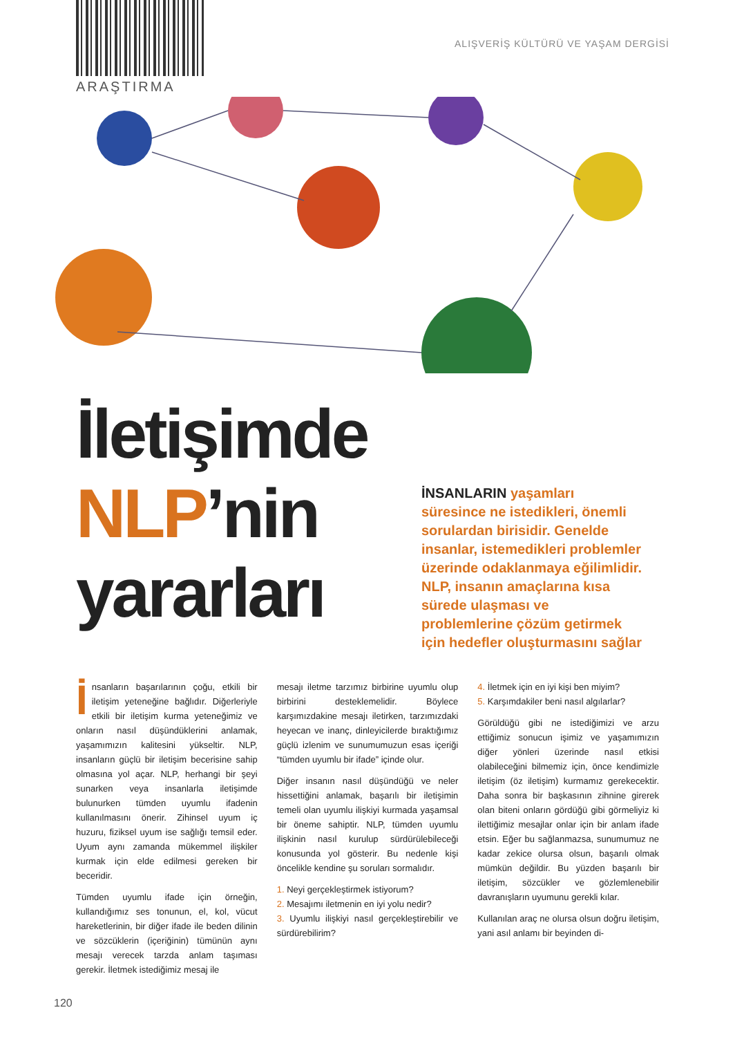ARAŞTIRMA
ALIŞVERİŞ KÜLTÜRÜ VE YAŞAM DERGİSİ
İletişimde
NLP’nin
yararları
İNSANLARIN yaşamları süresince ne istedikleri, önemli sorulardan birisidir. Genelde insanlar, istemedikleri problemler üzerinde odaklanmaya eğilimlidir. NLP, insanın amaçlarına kısa sürede ulaşması ve problemlerine çözüm getirmek için hedefler oluşturmasını sağlar
İnsanların başarılarının çoğu, etkili bir iletişim yeteneğine bağlıdır. Diğerleriyle etkili bir iletişim kurma yeteneğimiz ve onların nasıl düşündüklerini anlamak, yaşamımızın kalitesini yükseltir. NLP, insanların güçlü bir iletişim becerisine sahip olmasına yol açar. NLP, herhangi bir şeyi sunarken veya insanlarla iletişimde bulunurken tümden uyumlu ifadenin kullanılmasını önerir. Zihinsel uyum iç huzuru, fiziksel uyum ise sağlığı temsil eder. Uyum aynı zamanda mükemmel ilişkiler kurmak için elde edilmesi gereken bir beceridir.
Tümden uyumlu ifade için örneğin, kullandığımız ses tonunun, el, kol, vücut hareketlerinin, bir diğer ifade ile beden dilinin ve sözcüklerin (içeriğinin) tümünün aynı mesajı verecek tarzda anlam taşıması gerekir. İletmek istediğimiz mesaj ile
mesajı iletme tarzımız birbirine uyumlu olup birbirini desteklemelidir. Böylece karşımızdakine mesajı iletirken, tarzımızdaki heyecan ve inanç, dinleyicilerde bıraktığımız güçlü izlenim ve sunumumuzun esas içeriği “tümden uyumlu bir ifade” içinde olur.
Diğer insanın nasıl düşündüğü ve neler hissettiğini anlamak, başarılı bir iletişimin temeli olan uyumlu ilişkiyi kurmada yaşamsal bir öneme sahiptir. NLP, tümden uyumlu ilişkinin nasıl kurulup sürdürülebileceği konusunda yol gösterir. Bu nedenle kişi öncelikle kendine şu soruları sormalıdır.
1. Neyi gerçekleştirmek istiyorum?
2. Mesajımı iletmenin en iyi yolu nedir?
3. Uyumlu ilişkiyi nasıl gerçekleştirebilir ve sürdürebilirim?
4. İletmek için en iyi kişi ben miyim?
5. Karşımdakiler beni nasıl algılarlar?
Görüldüğü gibi ne istediğimizi ve arzu ettiğimiz sonucun işimiz ve yaşamımızın diğer yönleri üzerinde nasıl etkisi olabileceğini bilmemiz için, önce kendimizle iletişim (öz iletişim) kurmamız gerekecektir. Daha sonra bir başkasının zihnine girerek olan biteni onların gördüğü gibi görmeliyiz ki ilettiğimiz mesajlar onlar için bir anlam ifade etsin. Eğer bu sağlanmazsa, sunumumuz ne kadar zekice olursa olsun, başarılı olmak mümkün değildir. Bu yüzden başarılı bir iletişim, sözcükler ve gözlemlenebilir davranışların uyumunu gerekli kılar.
Kullanılan araç ne olursa olsun doğru iletişim, yani asıl anlamı bir beyinden di-
120